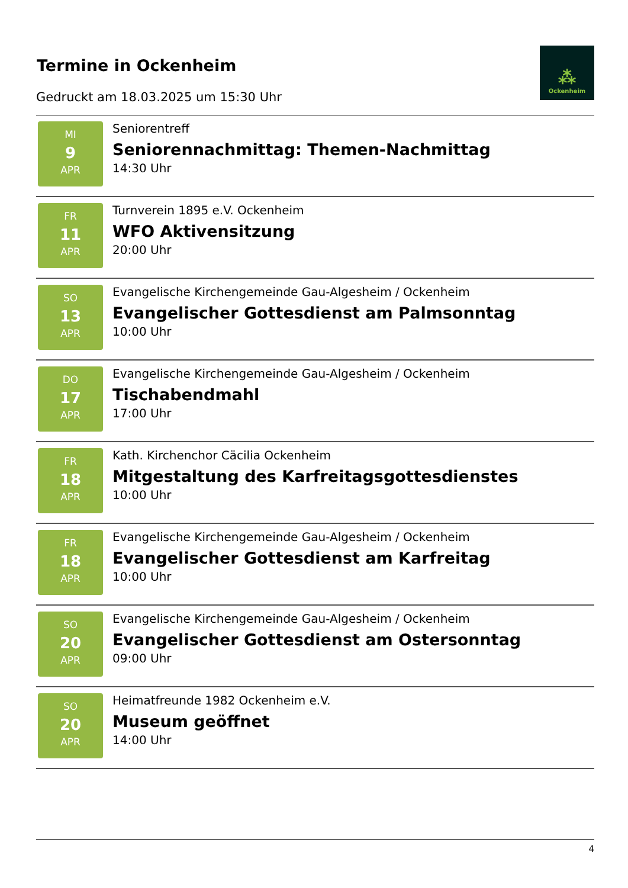Termine in Ockenheim
Gedruckt am 18.03.2025 um 15:30 Uhr
⁂
Ockenheim
MI
9
APR
Seniorentreff
Seniorennachmittag: Themen-Nachmittag
14:30 Uhr
FR
11
APR
Turnverein 1895 e.V. Ockenheim
WFO Aktivensitzung
20:00 Uhr
SO
13
APR
Evangelische Kirchengemeinde Gau-Algesheim / Ockenheim
Evangelischer Gottesdienst am Palmsonntag
10:00 Uhr
DO
17
APR
Evangelische Kirchengemeinde Gau-Algesheim / Ockenheim
Tischabendmahl
17:00 Uhr
FR
18
APR
Kath. Kirchenchor Cäcilia Ockenheim
Mitgestaltung des Karfreitagsgottesdienstes
10:00 Uhr
FR
18
APR
Evangelische Kirchengemeinde Gau-Algesheim / Ockenheim
Evangelischer Gottesdienst am Karfreitag
10:00 Uhr
SO
20
APR
Evangelische Kirchengemeinde Gau-Algesheim / Ockenheim
Evangelischer Gottesdienst am Ostersonntag
09:00 Uhr
SO
20
APR
Heimatfreunde 1982 Ockenheim e.V.
Museum geöffnet
14:00 Uhr
4